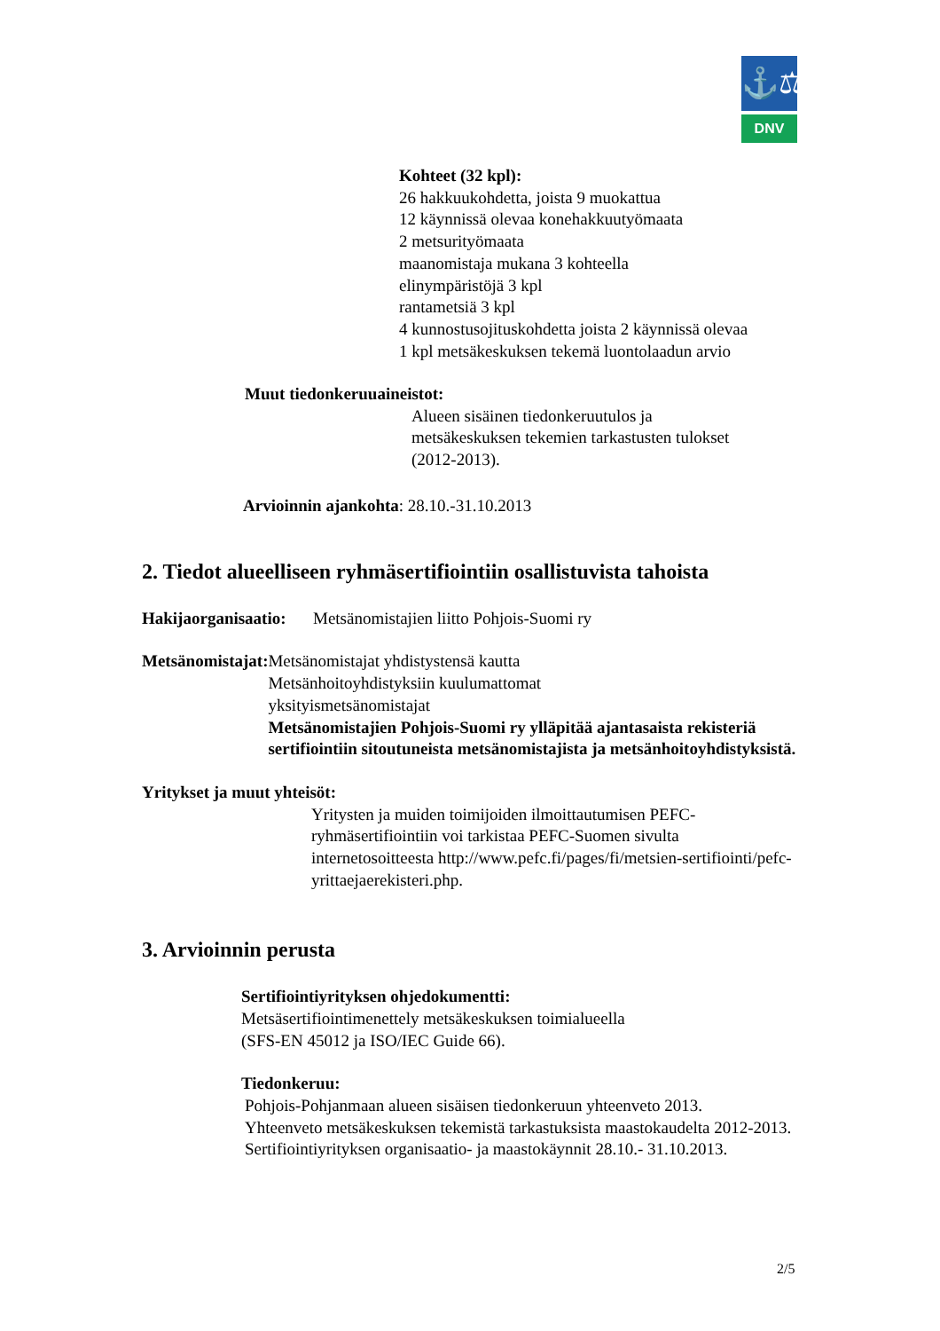⚓⚖
DNV
Kohteet (32 kpl):
26 hakkuukohdetta, joista 9 muokattua
12 käynnissä olevaa konehakkuutyömaata
2 metsurityömaata
maanomistaja mukana 3 kohteella
elinympäristöjä 3 kpl
rantametsiä 3 kpl
4 kunnostusojituskohdetta joista 2 käynnissä olevaa
1 kpl metsäkeskuksen tekemä luontolaadun arvio
Muut tiedonkeruuaineistot:
Alueen sisäinen tiedonkeruutulos ja
metsäkeskuksen tekemien tarkastusten tulokset
(2012-2013).
Arvioinnin ajankohta: 28.10.-31.10.2013
2. Tiedot alueelliseen ryhmäsertifiointiin osallistuvista tahoista
Hakijaorganisaatio:
Metsänomistajien liitto Pohjois-Suomi ry
Metsänomistajat: Metsänomistajat yhdistystensä kautta
Metsänhoitoyhdistyksiin kuulumattomat
yksityismetsänomistajat
Metsänomistajien Pohjois-Suomi ry ylläpitää ajantasaista rekisteriä sertifiointiin sitoutuneista metsänomistajista ja metsänhoitoyhdistyksistä.
Yritykset ja muut yhteisöt:
Yritysten ja muiden toimijoiden ilmoittautumisen PEFC-ryhmäsertifiointiin voi tarkistaa PEFC-Suomen sivulta internetosoitteesta http://www.pefc.fi/pages/fi/metsien-sertifiointi/pefc-yrittaejaerekisteri.php.
3. Arvioinnin perusta
Sertifiointiyrityksen ohjedokumentti:
Metsäsertifiointimenettely metsäkeskuksen toimialueella
(SFS-EN 45012 ja ISO/IEC Guide 66).
Tiedonkeruu:
Pohjois-Pohjanmaan alueen sisäisen tiedonkeruun yhteenveto 2013.
Yhteenveto metsäkeskuksen tekemistä tarkastuksista maastokaudelta 2012-2013.
Sertifiointiyrityksen organisaatio- ja maastokäynnit 28.10.- 31.10.2013.
2/5